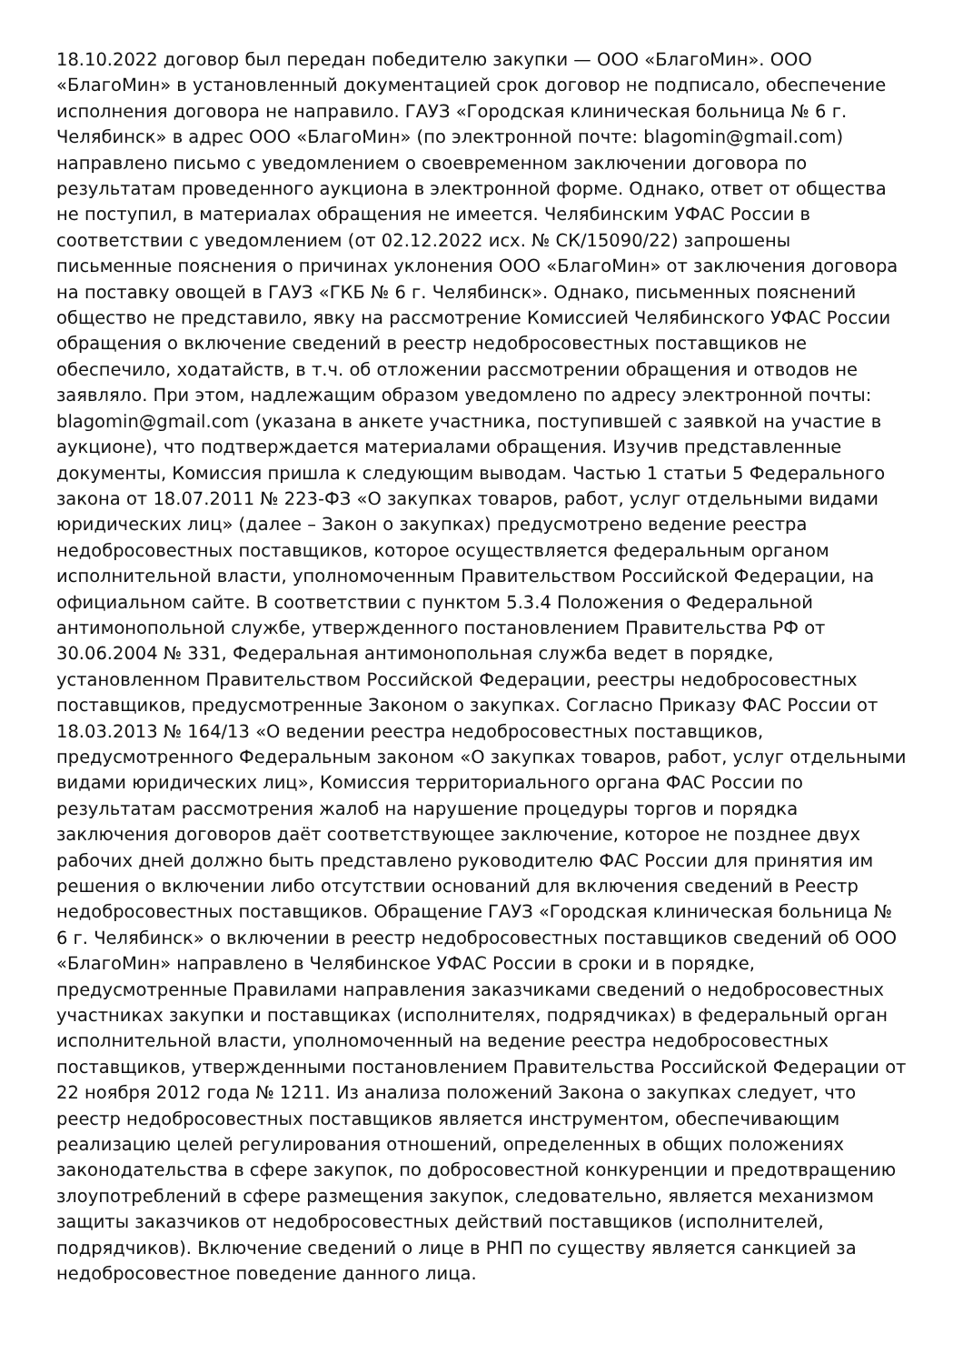18.10.2022 договор был передан победителю закупки — ООО «БлагоМин». ООО «БлагоМин» в установленный документацией срок договор не подписало, обеспечение исполнения договора не направило. ГАУЗ «Городская клиническая больница № 6 г. Челябинск» в адрес ООО «БлагоМин» (по электронной почте: blagomin@gmail.com) направлено письмо с уведомлением о своевременном заключении договора по результатам проведенного аукциона в электронной форме. Однако, ответ от общества не поступил, в материалах обращения не имеется. Челябинским УФАС России в соответствии с уведомлением (от 02.12.2022 исх. № СК/15090/22) запрошены письменные пояснения о причинах уклонения ООО «БлагоМин» от заключения договора на поставку овощей в ГАУЗ «ГКБ № 6 г. Челябинск». Однако, письменных пояснений общество не представило, явку на рассмотрение Комиссией Челябинского УФАС России обращения о включение сведений в реестр недобросовестных поставщиков не обеспечило, ходатайств, в т.ч. об отложении рассмотрении обращения и отводов не заявляло. При этом, надлежащим образом уведомлено по адресу электронной почты: blagomin@gmail.com (указана в анкете участника, поступившей с заявкой на участие в аукционе), что подтверждается материалами обращения. Изучив представленные документы, Комиссия пришла к следующим выводам. Частью 1 статьи 5 Федерального закона от 18.07.2011 № 223-ФЗ «О закупках товаров, работ, услуг отдельными видами юридических лиц» (далее – Закон о закупках) предусмотрено ведение реестра недобросовестных поставщиков, которое осуществляется федеральным органом исполнительной власти, уполномоченным Правительством Российской Федерации, на официальном сайте. В соответствии с пунктом 5.3.4 Положения о Федеральной антимонопольной службе, утвержденного постановлением Правительства РФ от 30.06.2004 № 331, Федеральная антимонопольная служба ведет в порядке, установленном Правительством Российской Федерации, реестры недобросовестных поставщиков, предусмотренные Законом о закупках. Согласно Приказу ФАС России от 18.03.2013 № 164/13 «О ведении реестра недобросовестных поставщиков, предусмотренного Федеральным законом «О закупках товаров, работ, услуг отдельными видами юридических лиц», Комиссия территориального органа ФАС России по результатам рассмотрения жалоб на нарушение процедуры торгов и порядка заключения договоров даёт соответствующее заключение, которое не позднее двух рабочих дней должно быть представлено руководителю ФАС России для принятия им решения о включении либо отсутствии оснований для включения сведений в Реестр недобросовестных поставщиков. Обращение ГАУЗ «Городская клиническая больница № 6 г. Челябинск» о включении в реестр недобросовестных поставщиков сведений об ООО «БлагоМин» направлено в Челябинское УФАС России в сроки и в порядке, предусмотренные Правилами направления заказчиками сведений о недобросовестных участниках закупки и поставщиках (исполнителях, подрядчиках) в федеральный орган исполнительной власти, уполномоченный на ведение реестра недобросовестных поставщиков, утвержденными постановлением Правительства Российской Федерации от 22 ноября 2012 года № 1211. Из анализа положений Закона о закупках следует, что реестр недобросовестных поставщиков является инструментом, обеспечивающим реализацию целей регулирования отношений, определенных в общих положениях законодательства в сфере закупок, по добросовестной конкуренции и предотвращению злоупотреблений в сфере размещения закупок, следовательно, является механизмом защиты заказчиков от недобросовестных действий поставщиков (исполнителей, подрядчиков). Включение сведений о лице в РНП по существу является санкцией за недобросовестное поведение данного лица.